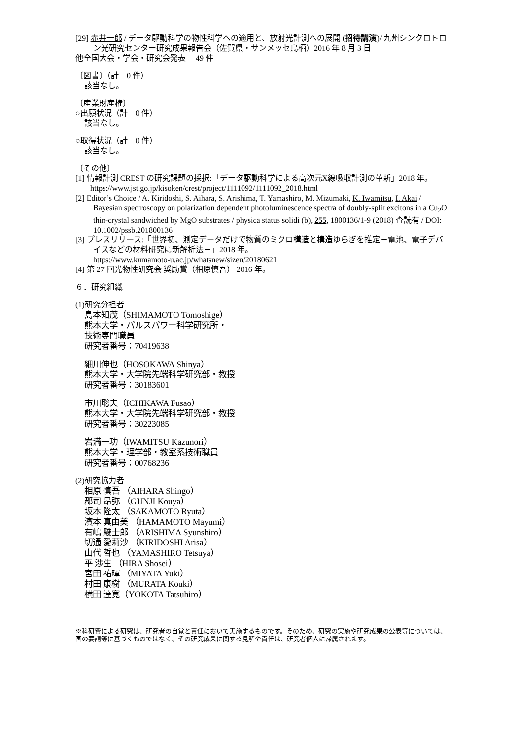[29] 赤井一郎 / データ駆動科学の物性科学への適用と、放射光計測への展開 (招待講演)/ 九州シンクロトロン光研究センター研究成果報告会（佐賀県・サンメッセ鳥栖）2016 年 8 月 3 日
他全国大会・学会・研究会発表　 49 件
〔図書〕（計　0 件）
該当なし。
〔産業財産権〕
○出願状況（計　0 件）
該当なし。
○取得状況（計　0 件）
該当なし。
〔その他〕
[1] 情報計測 CREST の研究課題の採択:「データ駆動科学による高次元X線吸収計測の革新」2018 年。
https://www.jst.go.jp/kisoken/crest/project/1111092/1111092_2018.html
[2] Editor’s Choice / A. Kiridoshi, S. Aihara, S. Arishima, T. Yamashiro, M. Mizumaki, K. Iwamitsu, I. Akai / Bayesian spectroscopy on polarization dependent photoluminescence spectra of doubly-split excitons in a Cu<sub>2</sub>O thin-crystal sandwiched by MgO substrates / physica status solidi (b), 255, 1800136/1-9 (2018) 査読有 / DOI: 10.1002/pssb.201800136
[3] プレスリリース:「世界初、測定データだけで物質のミクロ構造と構造ゆらぎを推定－電池、電子デバイスなどの材料研究に新解析法－」2018 年。
https://www.kumamoto-u.ac.jp/whatsnew/sizen/20180621
[4] 第 27 回光物性研究会 奨励賞（相原慎吾） 2016 年。
６．研究組織
(1)研究分担者
島本知茂（SHIMAMOTO Tomoshige）
熊本大学・パルスパワー科学研究所・
技術専門職員
研究者番号：70419638
細川伸也（HOSOKAWA Shinya）
熊本大学・大学院先端科学研究部・教授
研究者番号：30183601
市川聡夫（ICHIKAWA Fusao）
熊本大学・大学院先端科学研究部・教授
研究者番号：30223085
岩満一功（IWAMITSU Kazunori）
熊本大学・理学部・教室系技術職員
研究者番号：00768236
(2)研究協力者
相原 慎吾 （AIHARA Shingo）
郡司 昂弥 （GUNJI Kouya）
坂本 隆太 （SAKAMOTO Ryuta）
濱本 真由美 （HAMAMOTO Mayumi）
有嶋 駿士郎 （ARISHIMA Syunshiro）
切通 愛莉沙 （KIRIDOSHI Arisa）
山代 哲也 （YAMASHIRO Tetsuya）
平 渉生 （HIRA Shosei）
宮田 祐暉 （MIYATA Yuki）
村田 康樹 （MURATA Kouki）
横田 達寛（YOKOTA Tatsuhiro）
※科研費による研究は、研究者の自覚と責任において実施するものです。そのため、研究の実施や研究成果の公表等については、国の要請等に基づくものではなく、その研究成果に関する見解や責任は、研究者個人に帰属されます。